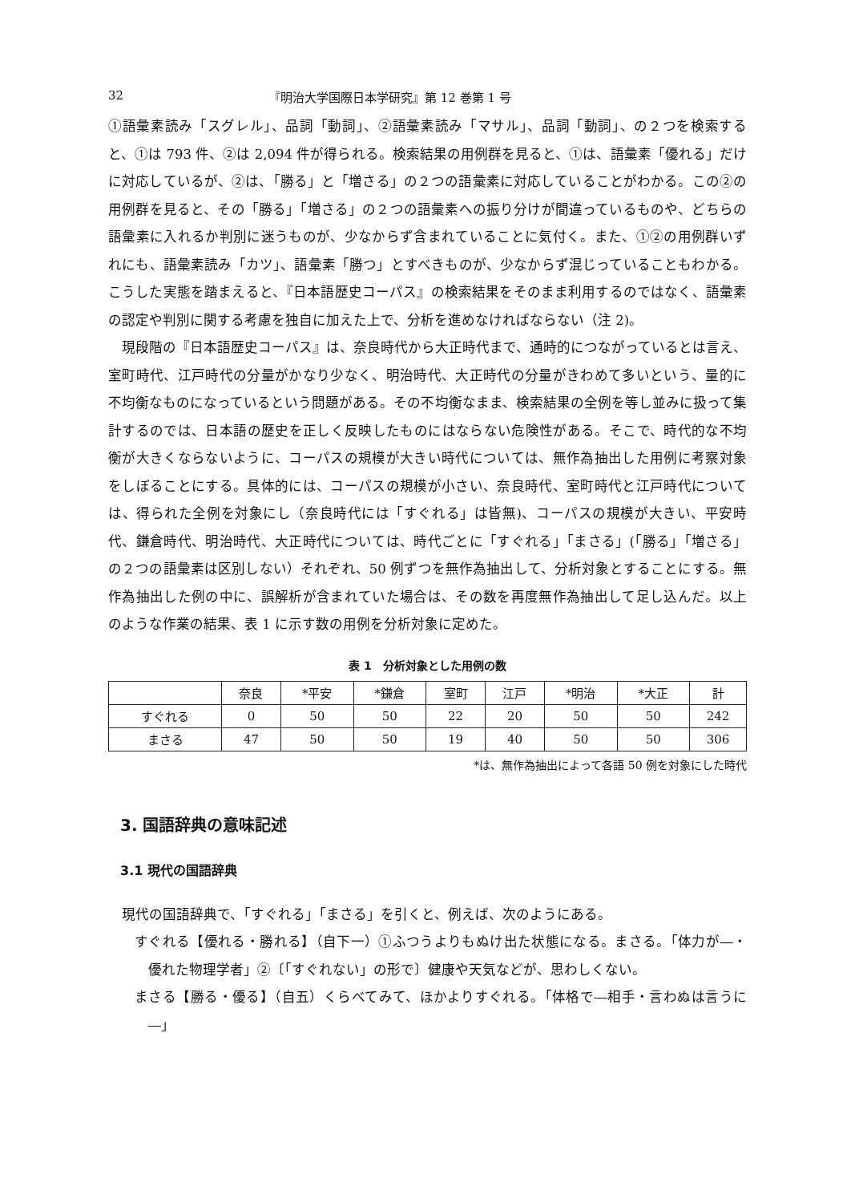32 『明治大学国際日本学研究』第 12 巻第 1 号
①語彙素読み「スグレル」、品詞「動詞」、②語彙素読み「マサル」、品詞「動詞」、の２つを検索すると、①は 793 件、②は 2,094 件が得られる。検索結果の用例群を見ると、①は、語彙素「優れる」だけに対応しているが、②は、「勝る」と「増さる」の２つの語彙素に対応していることがわかる。この②の用例群を見ると、その「勝る」「増さる」の２つの語彙素への振り分けが間違っているものや、どちらの語彙素に入れるか判別に迷うものが、少なからず含まれていることに気付く。また、①②の用例群いずれにも、語彙素読み「カツ」、語彙素「勝つ」とすべきものが、少なからず混じっていることもわかる。こうした実態を踏まえると、『日本語歴史コーパス』の検索結果をそのまま利用するのではなく、語彙素の認定や判別に関する考慮を独自に加えた上で、分析を進めなければならない（注 2)。
現段階の『日本語歴史コーパス』は、奈良時代から大正時代まで、通時的につながっているとは言え、室町時代、江戸時代の分量がかなり少なく、明治時代、大正時代の分量がきわめて多いという、量的に不均衡なものになっているという問題がある。その不均衡なまま、検索結果の全例を等し並みに扱って集計するのでは、日本語の歴史を正しく反映したものにはならない危険性がある。そこで、時代的な不均衡が大きくならないように、コーパスの規模が大きい時代については、無作為抽出した用例に考察対象をしぼることにする。具体的には、コーパスの規模が小さい、奈良時代、室町時代と江戸時代については、得られた全例を対象にし（奈良時代には「すぐれる」は皆無)、コーパスの規模が大きい、平安時代、鎌倉時代、明治時代、大正時代については、時代ごとに「すぐれる」「まさる」(「勝る」「増さる」の２つの語彙素は区別しない）それぞれ、50 例ずつを無作為抽出して、分析対象とすることにする。無作為抽出した例の中に、誤解析が含まれていた場合は、その数を再度無作為抽出して足し込んだ。以上のような作業の結果、表 1 に示す数の用例を分析対象に定めた。
表 1　分析対象とした用例の数
| | 奈良 | *平安 | *鎌倉 | 室町 | 江戸 | *明治 | *大正 | 計 |
| --- | --- | --- | --- | --- | --- | --- | --- | --- |
| すぐれる | 0 | 50 | 50 | 22 | 20 | 50 | 50 | 242 |
| まさる | 47 | 50 | 50 | 19 | 40 | 50 | 50 | 306 |
*は、無作為抽出によって各語 50 例を対象にした時代
3. 国語辞典の意味記述
3.1 現代の国語辞典
現代の国語辞典で、「すぐれる」「まさる」を引くと、例えば、次のようにある。
すぐれる【優れる・勝れる】（自下一）①ふつうよりもぬけ出た状態になる。まさる。「体力が―・優れた物理学者」②〔「すぐれない」の形で〕健康や天気などが、思わしくない。
まさる【勝る・優る】（自五）くらべてみて、ほかよりすぐれる。「体格で―相手・言わぬは言うに―」